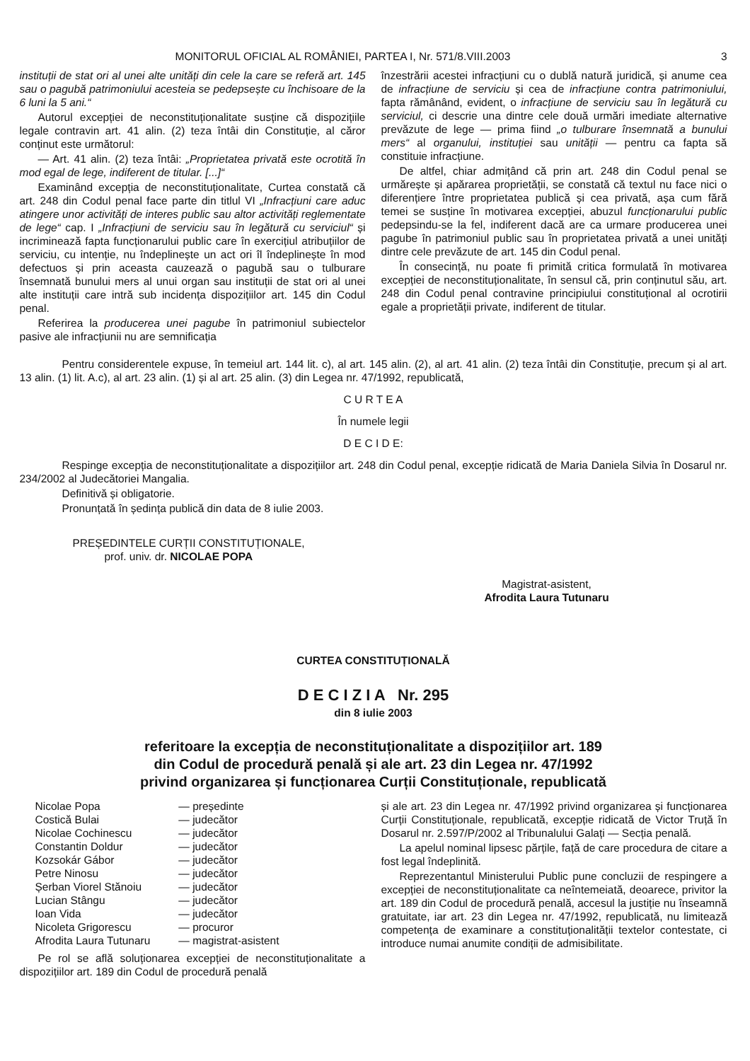MONITORUL OFICIAL AL ROMÂNIEI, PARTEA I, Nr. 571/8.VIII.2003 3
instituții de stat ori al unei alte unități din cele la care se referă art. 145 sau o pagubă patrimoniului acesteia se pedepsește cu închisoare de la 6 luni la 5 ani.“
Autorul excepției de neconstituționalitate susține că dispozițiile legale contravin art. 41 alin. (2) teza întâi din Constituție, al căror conținut este următorul:
— Art. 41 alin. (2) teza întâi: „Proprietatea privată este ocrotită în mod egal de lege, indiferent de titular. [...]“
Examinând excepția de neconstituționalitate, Curtea constată că art. 248 din Codul penal face parte din titlul VI „Infracțiuni care aduc atingere unor activități de interes public sau altor activități reglementate de lege“ cap. I „Infracțiuni de serviciu sau în legătură cu serviciul“ și incriminează fapta funcționarului public care în exercițiul atribuțiilor de serviciu, cu intenție, nu îndeplinește un act ori îl îndeplinește în mod defectuos și prin aceasta cauzează o pagubă sau o tulburare însemnată bunului mers al unui organ sau instituții de stat ori al unei alte instituții care intră sub incidența dispozițiilor art. 145 din Codul penal.
Referirea la producerea unei pagube în patrimoniul subiectelor pasive ale infracțiunii nu are semnificația
înzestrării acestei infracțiuni cu o dublă natură juridică, și anume cea de infracțiune de serviciu și cea de infracțiune contra patrimoniului, fapta rămânând, evident, o infracțiune de serviciu sau în legătură cu serviciul, ci descrie una dintre cele două urmări imediate alternative prevăzute de lege — prima fiind „o tulburare însemnată a bunului mers“ al organului, instituției sau unității — pentru ca fapta să constituie infracțiune.
De altfel, chiar admițând că prin art. 248 din Codul penal se urmărește și apărarea proprietății, se constată că textul nu face nici o diferențiere între proprietatea publică și cea privată, așa cum fără temei se susține în motivarea excepției, abuzul funcționarului public pedepsindu-se la fel, indiferent dacă are ca urmare producerea unei pagube în patrimoniul public sau în proprietatea privată a unei unități dintre cele prevăzute de art. 145 din Codul penal.
În consecință, nu poate fi primită critica formulată în motivarea excepției de neconstituționalitate, în sensul că, prin conținutul său, art. 248 din Codul penal contravine principiului constituțional al ocrotirii egale a proprietății private, indiferent de titular.
Pentru considerentele expuse, în temeiul art. 144 lit. c), al art. 145 alin. (2), al art. 41 alin. (2) teza întâi din Constituție, precum și al art. 13 alin. (1) lit. A.c), al art. 23 alin. (1) și al art. 25 alin. (3) din Legea nr. 47/1992, republicată,
C U R T E A
În numele legii
D E C I D E:
Respinge excepția de neconstituționalitate a dispozițiilor art. 248 din Codul penal, excepție ridicată de Maria Daniela Silvia în Dosarul nr. 234/2002 al Judecătoriei Mangalia.
Definitivă și obligatorie.
Pronunțată în ședința publică din data de 8 iulie 2003.
PREȘEDINTELE CURȚII CONSTITUȚIONALE,
prof. univ. dr. NICOLAE POPA
Magistrat-asistent,
Afrodita Laura Tutunaru
CURTEA CONSTITUȚIONALĂ
D E C I Z I A Nr. 295
din 8 iulie 2003
referitoare la excepția de neconstituționalitate a dispozițiilor art. 189
din Codul de procedură penală și ale art. 23 din Legea nr. 47/1992
privind organizarea și funcționarea Curții Constituționale, republicată
| Nicolae Popa | — președinte |
| Costică Bulai | — judecător |
| Nicolae Cochinescu | — judecător |
| Constantin Doldur | — judecător |
| Kozsokár Gábor | — judecător |
| Petre Ninosu | — judecător |
| Șerban Viorel Stănoiu | — judecător |
| Lucian Stângu | — judecător |
| Ioan Vida | — judecător |
| Nicoleta Grigorescu | — procuror |
| Afrodita Laura Tutunaru | — magistrat-asistent |
Pe rol se află soluționarea excepției de neconstituționalitate a dispozițiilor art. 189 din Codul de procedură penală
și ale art. 23 din Legea nr. 47/1992 privind organizarea și funcționarea Curții Constituționale, republicată, excepție ridicată de Victor Truță în Dosarul nr. 2.597/P/2002 al Tribunalului Galați — Secția penală.
La apelul nominal lipsesc părțile, față de care procedura de citare a fost legal îndeplinită.
Reprezentantul Ministerului Public pune concluzii de respingere a excepției de neconstituționalitate ca neîntemeiată, deoarece, privitor la art. 189 din Codul de procedură penală, accesul la justiție nu înseamnă gratuitate, iar art. 23 din Legea nr. 47/1992, republicată, nu limitează competența de examinare a constituționalității textelor contestate, ci introduce numai anumite condiții de admisibilitate.